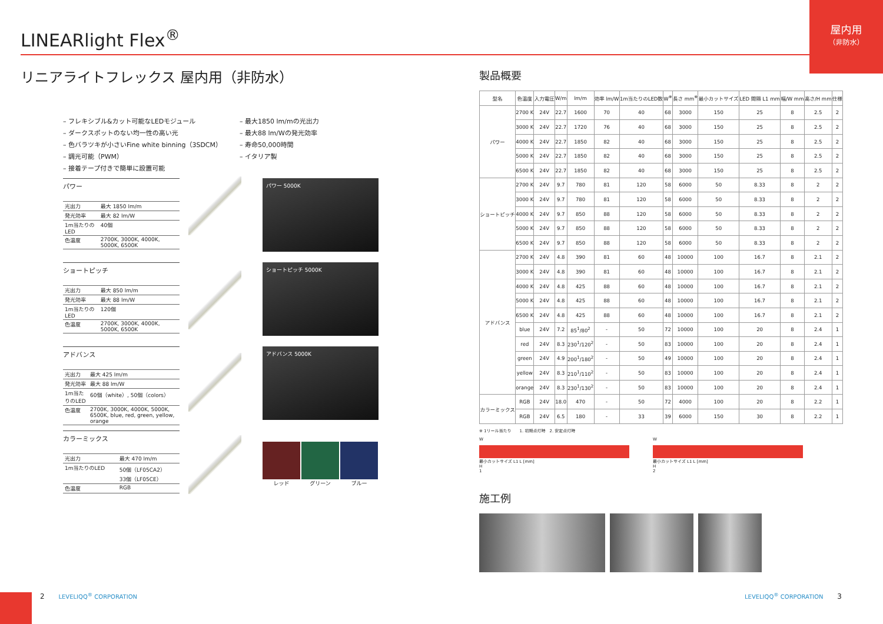屋内用
（非防水）
LINEARlight Flex<sup>®</sup>
リニアライトフレックス 屋内用（非防水）
– フレキシブル&カット可能なLEDモジュール
– ダークスポットのない均一性の高い光
– 色バラツキが小さいFine white binning（3SDCM）
– 調光可能（PWM）
– 接着テープ付きで簡単に設置可能
– 最大1850 lm/mの光出力
– 最大88 lm/Wの発光効率
– 寿命50,000時間
– イタリア製
パワー
| 光出力 | 最大 1850 lm/m |
| 発光効率 | 最大 82 lm/W |
| 1m当たりのLED | 40個 |
| 色温度 | 2700K, 3000K, 4000K, 5000K, 6500K |
パワー 5000K
ショートピッチ
| 光出力 | 最大 850 lm/m |
| 発光効率 | 最大 88 lm/W |
| 1m当たりのLED | 120個 |
| 色温度 | 2700K, 3000K, 4000K, 5000K, 6500K |
ショートピッチ 5000K
アドバンス
| 光出力 | 最大 425 lm/m |
| 発光効率 | 最大 88 lm/W |
| 1m当たりのLED | 60個（white）, 50個（colors） |
| 色温度 | 2700K, 3000K, 4000K, 5000K, 6500K, blue, red, green, yellow, orange |
アドバンス 5000K
カラーミックス
| 光出力 | 最大 470 lm/m |
| 1m当たりのLED | 50個（LF05CA2） 33個（LF05CE） |
| 色温度 | RGB |
レッド グリーン ブルー
製品概要
| 型名 | 色温度 | 入力電圧 | W/m | lm/m | 効率 lm/W | 1m当たりのLED数 | W<sup>※</sup> | 長さ mm<sup>※</sup> | 最小カットサイズ | LED 間隔 L1 mm | 幅/W mm | 高さ/H mm | 仕様 |
| --- | --- | --- | --- | --- | --- | --- | --- | --- | --- | --- | --- | --- | --- |
| パワー | 2700 K | 24V | 22.7 | 1600 | 70 | 40 | 68 | 3000 | 150 | 25 | 8 | 2.5 | 2 |
| | 3000 K | 24V | 22.7 | 1720 | 76 | 40 | 68 | 3000 | 150 | 25 | 8 | 2.5 | 2 |
| | 4000 K | 24V | 22.7 | 1850 | 82 | 40 | 68 | 3000 | 150 | 25 | 8 | 2.5 | 2 |
| | 5000 K | 24V | 22.7 | 1850 | 82 | 40 | 68 | 3000 | 150 | 25 | 8 | 2.5 | 2 |
| | 6500 K | 24V | 22.7 | 1850 | 82 | 40 | 68 | 3000 | 150 | 25 | 8 | 2.5 | 2 |
| ショートピッチ | 2700 K | 24V | 9.7 | 780 | 81 | 120 | 58 | 6000 | 50 | 8.33 | 8 | 2 | 2 |
| | 3000 K | 24V | 9.7 | 780 | 81 | 120 | 58 | 6000 | 50 | 8.33 | 8 | 2 | 2 |
| | 4000 K | 24V | 9.7 | 850 | 88 | 120 | 58 | 6000 | 50 | 8.33 | 8 | 2 | 2 |
| | 5000 K | 24V | 9.7 | 850 | 88 | 120 | 58 | 6000 | 50 | 8.33 | 8 | 2 | 2 |
| | 6500 K | 24V | 9.7 | 850 | 88 | 120 | 58 | 6000 | 50 | 8.33 | 8 | 2 | 2 |
| アドバンス | 2700 K | 24V | 4.8 | 390 | 81 | 60 | 48 | 10000 | 100 | 16.7 | 8 | 2.1 | 2 |
| | 3000 K | 24V | 4.8 | 390 | 81 | 60 | 48 | 10000 | 100 | 16.7 | 8 | 2.1 | 2 |
| | 4000 K | 24V | 4.8 | 425 | 88 | 60 | 48 | 10000 | 100 | 16.7 | 8 | 2.1 | 2 |
| | 5000 K | 24V | 4.8 | 425 | 88 | 60 | 48 | 10000 | 100 | 16.7 | 8 | 2.1 | 2 |
| | 6500 K | 24V | 4.8 | 425 | 88 | 60 | 48 | 10000 | 100 | 16.7 | 8 | 2.1 | 2 |
| | blue | 24V | 7.2 | 85<sup>1</sup>/80<sup>2</sup> | - | 50 | 72 | 10000 | 100 | 20 | 8 | 2.4 | 1 |
| | red | 24V | 8.3 | 230<sup>1</sup>/120<sup>2</sup> | - | 50 | 83 | 10000 | 100 | 20 | 8 | 2.4 | 1 |
| | green | 24V | 4.9 | 200<sup>1</sup>/180<sup>2</sup> | - | 50 | 49 | 10000 | 100 | 20 | 8 | 2.4 | 1 |
| | yellow | 24V | 8.3 | 210<sup>1</sup>/110<sup>2</sup> | - | 50 | 83 | 10000 | 100 | 20 | 8 | 2.4 | 1 |
| | orange | 24V | 8.3 | 230<sup>1</sup>/130<sup>2</sup> | - | 50 | 83 | 10000 | 100 | 20 | 8 | 2.4 | 1 |
| カラーミックス | RGB | 24V | 18.0 | 470 | - | 50 | 72 | 4000 | 100 | 20 | 8 | 2.2 | 1 |
| | RGB | 24V | 6.5 | 180 | - | 33 | 39 | 6000 | 150 | 30 | 8 | 2.2 | 1 |
※ 1リール当たり　　1. 初期点灯時　2. 安定点灯時
W
最小カットサイズ L1 L [mm]
H
1
W
最小カットサイズ L1 L [mm]
H
2
施工例
2 LEVELIQQ<sup>®</sup> CORPORATION LEVELIQQ<sup>®</sup> CORPORATION 3